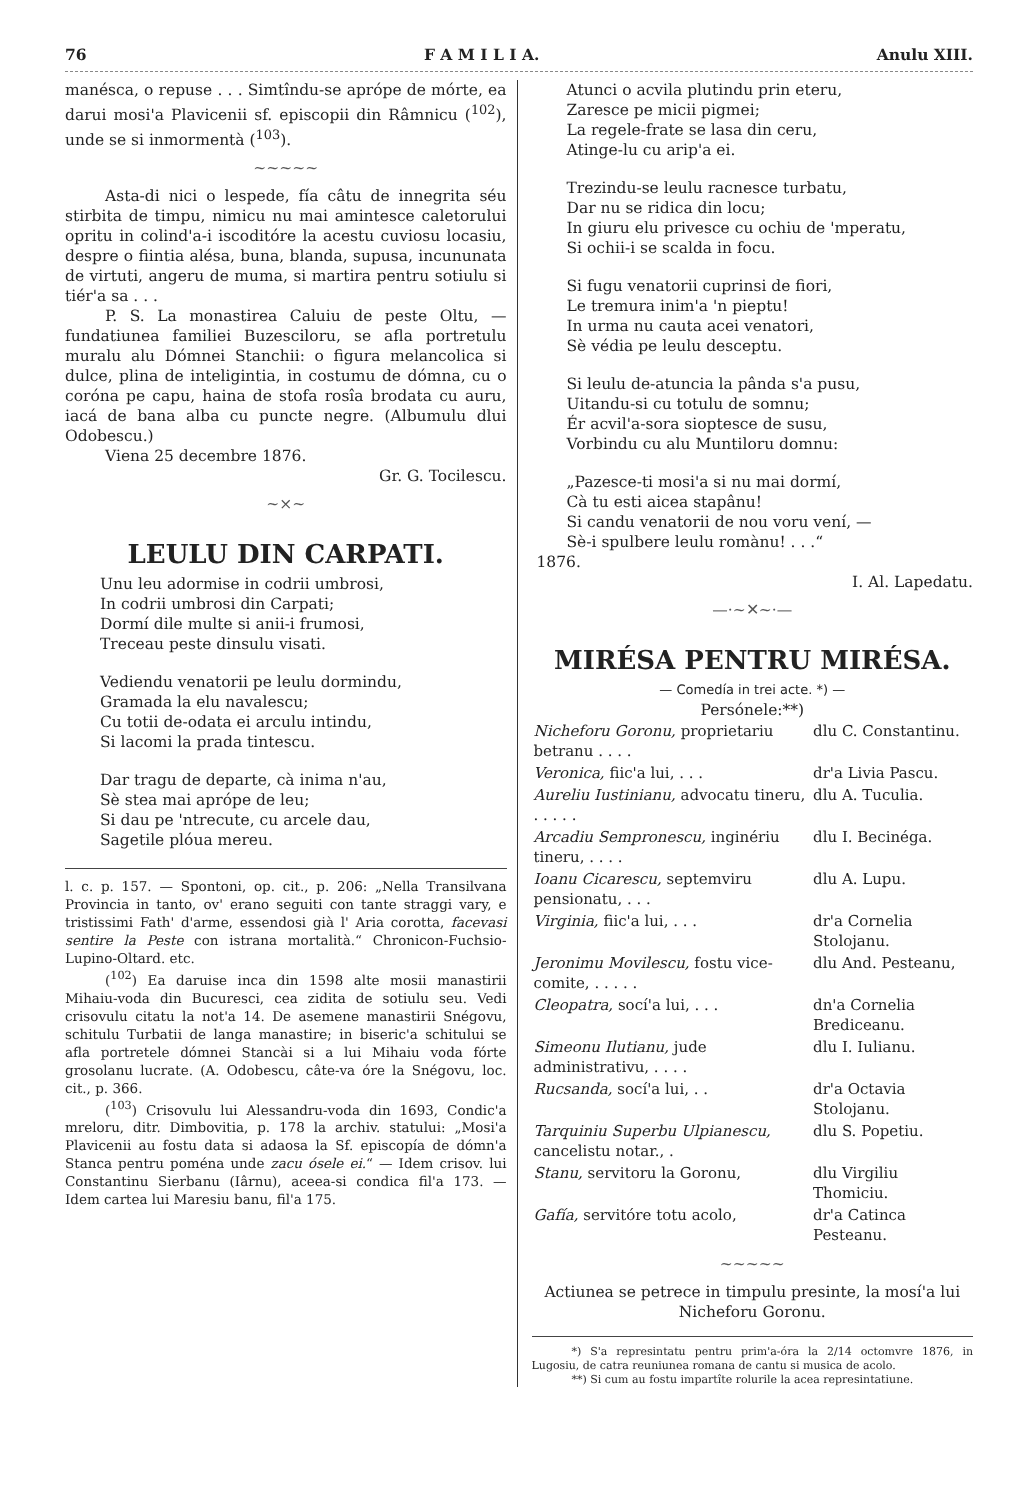76 F A M I L I A. Anulu XIII.
manésca, o repuse . . . Simtîndu-se aprópe de mórte, ea darui mosi'a Plavicenii sf. episcopii din Râmnicu (<sup>102</sup>), unde se si inmormentà (<sup>103</sup>).
~~~~~
Asta-di nici o lespede, fía câtu de innegrita séu stirbita de timpu, nimicu nu mai amintesce caletorului opritu in colind'a-i iscoditóre la acestu cuviosu locasiu, despre o fiintia alésa, buna, blanda, supusa, incununata de virtuti, angeru de muma, si martira pentru sotiulu si tiér'a sa . . .
P. S. La monastirea Caluiu de peste Oltu, — fundatiunea familiei Buzesciloru, se afla portretulu muralu alu Dómnei Stanchii: o figura melancolica si dulce, plina de inteligintia, in costumu de dómna, cu o coróna pe capu, haina de stofa rosîa brodata cu auru, iacá de bana alba cu puncte negre. (Albumulu dlui Odobescu.)
Viena 25 decembre 1876.
Gr. G. Tocilescu.
~×~
LEULU DIN CARPATI.
Unu leu adormise in codrii umbrosi,
In codrii umbrosi din Carpati;
Dormí dile multe si anii-i frumosi,
Treceau peste dinsulu visati.
Vediendu venatorii pe leulu dormindu,
Gramada la elu navalescu;
Cu totii de-odata ei arculu intindu,
Si lacomi la prada tintescu.
Dar tragu de departe, cà inima n'au,
Sè stea mai aprópe de leu;
Si dau pe 'ntrecute, cu arcele dau,
Sagetile plóua mereu.
l. c. p. 157. — Spontoni, op. cit., p. 206: „Nella Transilvana Provincia in tanto, ov' erano seguiti con tante straggi vary, e tristissimi Fath' d'arme, essendosi già l' Aria corotta, facevasi sentire la Peste con istrana mortalità.“ Chronicon-Fuchsio-Lupino-Oltard. etc.
(<sup>102</sup>) Ea daruise inca din 1598 alte mosii manastirii Mihaiu-voda din Bucuresci, cea zidita de sotiulu seu. Vedi crisovulu citatu la not'a 14. De asemene manastirii Snégovu, schitulu Turbatii de langa manastire; in biseric'a schitului se afla portretele dómnei Stancài si a lui Mihaiu voda fórte grosolanu lucrate. (A. Odobescu, câte-va óre la Snégovu, loc. cit., p. 366.
(<sup>103</sup>) Crisovulu lui Alessandru-voda din 1693, Condic'a mreloru, ditr. Dimbovitia, p. 178 la archiv. statului: „Mosi'a Plavicenii au fostu data si adaosa la Sf. episcopía de dómn'a Stanca pentru poména unde zacu ósele ei.“ — Idem crisov. lui Constantinu Sierbanu (Iârnu), aceea-si condica fil'a 173. — Idem cartea lui Maresiu banu, fil'a 175.
Atunci o acvila plutindu prin eteru,
Zaresce pe micii pigmei;
La regele-frate se lasa din ceru,
Atinge-lu cu arip'a ei.
Trezindu-se leulu racnesce turbatu,
Dar nu se ridica din locu;
In giuru elu privesce cu ochiu de 'mperatu,
Si ochii-i se scalda in focu.
Si fugu venatorii cuprinsi de fiori,
Le tremura inim'a 'n pieptu!
In urma nu cauta acei venatori,
Sè védia pe leulu desceptu.
Si leulu de-atuncia la pânda s'a pusu,
Uitandu-si cu totulu de somnu;
Ér acvil'a-sora sioptesce de susu,
Vorbindu cu alu Muntiloru domnu:
„Pazesce-ti mosi'a si nu mai dormí,
Cà tu esti aicea stapânu!
Si candu venatorii de nou voru vení, —
Sè-i spulbere leulu romànu! . . .“
1876.
I. Al. Lapedatu.
—·~✕~·—
MIRÉSA PENTRU MIRÉSA.
— Comedía in trei acte. *) —
Persónele:**)
| Nicheforu Goronu, proprietariu betranu . . . . | dlu C. Constantinu. |
| Veronica, fiic'a lui, . . . | dr'a Livia Pascu. |
| Aureliu Iustinianu, advocatu tineru, . . . . . | dlu A. Tuculia. |
| Arcadiu Sempronescu, inginériu tineru, . . . . | dlu I. Becinéga. |
| Ioanu Cicarescu, septemviru pensionatu, . . . | dlu A. Lupu. |
| Virginia, fiic'a lui, . . . | dr'a Cornelia Stolojanu. |
| Jeronimu Movilescu, fostu vice-comite, . . . . . | dlu And. Pesteanu, |
| Cleopatra, socí'a lui, . . . | dn'a Cornelia Brediceanu. |
| Simeonu Ilutianu, jude administrativu, . . . . | dlu I. Iulianu. |
| Rucsanda, socí'a lui, . . | dr'a Octavia Stolojanu. |
| Tarquiniu Superbu Ulpianescu, cancelistu notar., . | dlu S. Popetiu. |
| Stanu, servitoru la Goronu, | dlu Virgiliu Thomiciu. |
| Gafía, servitóre totu acolo, | dr'a Catinca Pesteanu. |
~~~~~
Actiunea se petrece in timpulu presinte, la mosí'a lui Nicheforu Goronu.
*) S'a represintatu pentru prim'a-óra la 2/14 octomvre 1876, in Lugosiu, de catra reuniunea romana de cantu si musica de acolo.
**) Si cum au fostu impartîte rolurile la acea represintatiune.